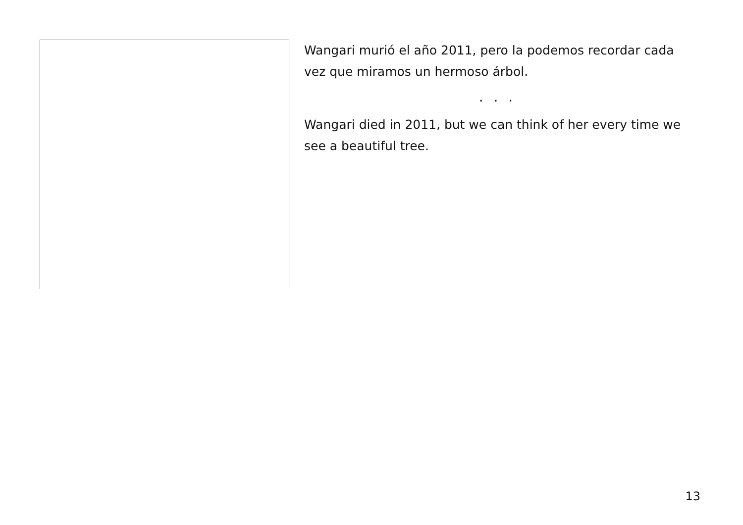Wangari murió el año 2011, pero la podemos recordar cada vez que miramos un hermoso árbol.
. . .
Wangari died in 2011, but we can think of her every time we see a beautiful tree.
13